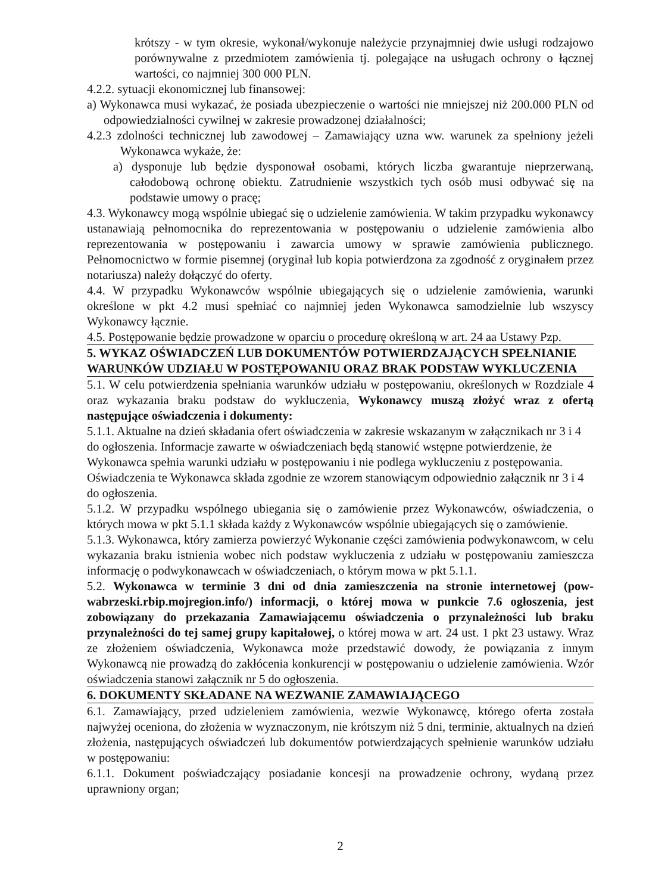krótszy - w tym okresie, wykonał/wykonuje należycie przynajmniej dwie usługi rodzajowo porównywalne z przedmiotem zamówienia tj. polegające na usługach ochrony o łącznej wartości, co najmniej 300 000 PLN.
4.2.2. sytuacji ekonomicznej lub finansowej:
a) Wykonawca musi wykazać, że posiada ubezpieczenie o wartości nie mniejszej niż 200.000 PLN od odpowiedzialności cywilnej w zakresie prowadzonej działalności;
4.2.3 zdolności technicznej lub zawodowej – Zamawiający uzna ww. warunek za spełniony jeżeli Wykonawca wykaże, że:
a) dysponuje lub będzie dysponował osobami, których liczba gwarantuje nieprzerwaną, całodobową ochronę obiektu. Zatrudnienie wszystkich tych osób musi odbywać się na podstawie umowy o pracę;
4.3. Wykonawcy mogą wspólnie ubiegać się o udzielenie zamówienia. W takim przypadku wykonawcy ustanawiają pełnomocnika do reprezentowania w postępowaniu o udzielenie zamówienia albo reprezentowania w postępowaniu i zawarcia umowy w sprawie zamówienia publicznego. Pełnomocnictwo w formie pisemnej (oryginał lub kopia potwierdzona za zgodność z oryginałem przez notariusza) należy dołączyć do oferty.
4.4. W przypadku Wykonawców wspólnie ubiegających się o udzielenie zamówienia, warunki określone w pkt 4.2 musi spełniać co najmniej jeden Wykonawca samodzielnie lub wszyscy Wykonawcy łącznie.
4.5. Postępowanie będzie prowadzone w oparciu o procedurę określoną w art. 24 aa Ustawy Pzp.
5. WYKAZ OŚWIADCZEŃ LUB DOKUMENTÓW POTWIERDZAJĄCYCH SPEŁNIANIE WARUNKÓW UDZIAŁU W POSTĘPOWANIU ORAZ BRAK PODSTAW WYKLUCZENIA
5.1. W celu potwierdzenia spełniania warunków udziału w postępowaniu, określonych w Rozdziale 4 oraz wykazania braku podstaw do wykluczenia, Wykonawcy muszą złożyć wraz z ofertą następujące oświadczenia i dokumenty:
5.1.1. Aktualne na dzień składania ofert oświadczenia w zakresie wskazanym w załącznikach nr 3 i 4 do ogłoszenia. Informacje zawarte w oświadczeniach będą stanowić wstępne potwierdzenie, że Wykonawca spełnia warunki udziału w postępowaniu i nie podlega wykluczeniu z postępowania. Oświadczenia te Wykonawca składa zgodnie ze wzorem stanowiącym odpowiednio załącznik nr 3 i 4 do ogłoszenia.
5.1.2. W przypadku wspólnego ubiegania się o zamówienie przez Wykonawców, oświadczenia, o których mowa w pkt 5.1.1 składa każdy z Wykonawców wspólnie ubiegających się o zamówienie.
5.1.3. Wykonawca, który zamierza powierzyć Wykonanie części zamówienia podwykonawcom, w celu wykazania braku istnienia wobec nich podstaw wykluczenia z udziału w postępowaniu zamieszcza informację o podwykonawcach w oświadczeniach, o którym mowa w pkt 5.1.1.
5.2. Wykonawca w terminie 3 dni od dnia zamieszczenia na stronie internetowej (pow-wabrzeski.rbip.mojregion.info/) informacji, o której mowa w punkcie 7.6 ogłoszenia, jest zobowiązany do przekazania Zamawiającemu oświadczenia o przynależności lub braku przynależności do tej samej grupy kapitałowej, o której mowa w art. 24 ust. 1 pkt 23 ustawy. Wraz ze złożeniem oświadczenia, Wykonawca może przedstawić dowody, że powiązania z innym Wykonawcą nie prowadzą do zakłócenia konkurencji w postępowaniu o udzielenie zamówienia. Wzór oświadczenia stanowi załącznik nr 5 do ogłoszenia.
6. DOKUMENTY SKŁADANE NA WEZWANIE ZAMAWIAJĄCEGO
6.1. Zamawiający, przed udzieleniem zamówienia, wezwie Wykonawcę, którego oferta została najwyżej oceniona, do złożenia w wyznaczonym, nie krótszym niż 5 dni, terminie, aktualnych na dzień złożenia, następujących oświadczeń lub dokumentów potwierdzających spełnienie warunków udziału w postępowaniu:
6.1.1. Dokument poświadczający posiadanie koncesji na prowadzenie ochrony, wydaną przez uprawniony organ;
2